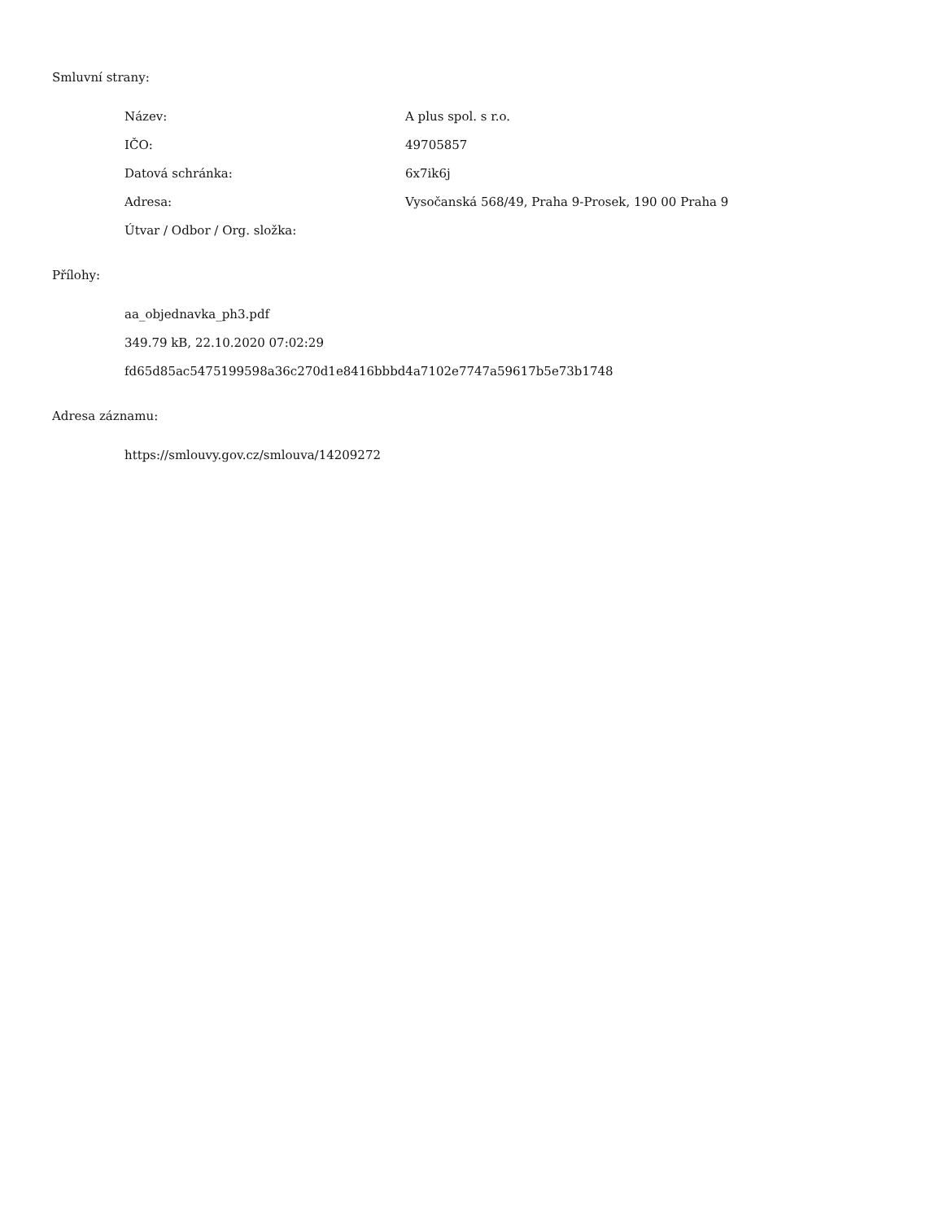Smluvní strany:
| Název: | A plus spol. s r.o. |
| IČO: | 49705857 |
| Datová schránka: | 6x7ik6j |
| Adresa: | Vysočanská 568/49, Praha 9-Prosek, 190 00 Praha 9 |
| Útvar / Odbor / Org. složka: | |
Přílohy:
aa_objednavka_ph3.pdf
349.79 kB, 22.10.2020 07:02:29
fd65d85ac5475199598a36c270d1e8416bbbd4a7102e7747a59617b5e73b1748
Adresa záznamu:
https://smlouvy.gov.cz/smlouva/14209272